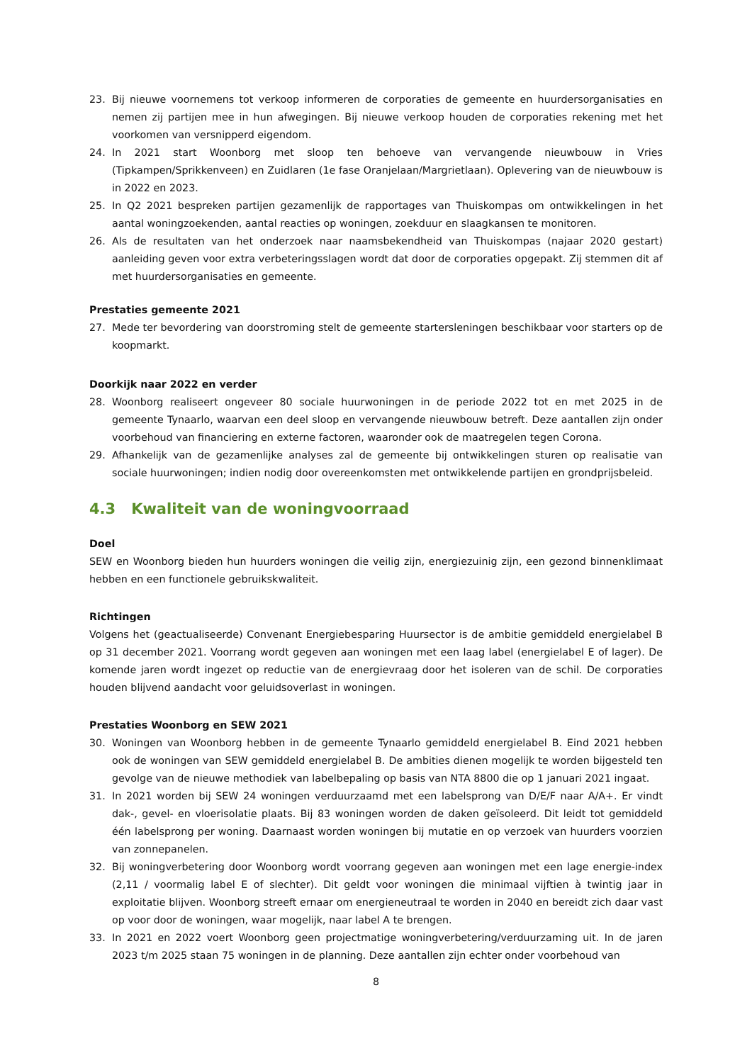23. Bij nieuwe voornemens tot verkoop informeren de corporaties de gemeente en huurdersorganisaties en nemen zij partijen mee in hun afwegingen. Bij nieuwe verkoop houden de corporaties rekening met het voorkomen van versnipperd eigendom.
24. In 2021 start Woonborg met sloop ten behoeve van vervangende nieuwbouw in Vries (Tipkampen/Sprikkenveen) en Zuidlaren (1e fase Oranjelaan/Margrietlaan). Oplevering van de nieuwbouw is in 2022 en 2023.
25. In Q2 2021 bespreken partijen gezamenlijk de rapportages van Thuiskompas om ontwikkelingen in het aantal woningzoekenden, aantal reacties op woningen, zoekduur en slaagkansen te monitoren.
26. Als de resultaten van het onderzoek naar naamsbekendheid van Thuiskompas (najaar 2020 gestart) aanleiding geven voor extra verbeteringsslagen wordt dat door de corporaties opgepakt. Zij stemmen dit af met huurdersorganisaties en gemeente.
Prestaties gemeente 2021
27. Mede ter bevordering van doorstroming stelt de gemeente startersleningen beschikbaar voor starters op de koopmarkt.
Doorkijk naar 2022 en verder
28. Woonborg realiseert ongeveer 80 sociale huurwoningen in de periode 2022 tot en met 2025 in de gemeente Tynaarlo, waarvan een deel sloop en vervangende nieuwbouw betreft. Deze aantallen zijn onder voorbehoud van financiering en externe factoren, waaronder ook de maatregelen tegen Corona.
29. Afhankelijk van de gezamenlijke analyses zal de gemeente bij ontwikkelingen sturen op realisatie van sociale huurwoningen; indien nodig door overeenkomsten met ontwikkelende partijen en grondprijsbeleid.
4.3 Kwaliteit van de woningvoorraad
Doel
SEW en Woonborg bieden hun huurders woningen die veilig zijn, energiezuinig zijn, een gezond binnenklimaat hebben en een functionele gebruikskwaliteit.
Richtingen
Volgens het (geactualiseerde) Convenant Energiebesparing Huursector is de ambitie gemiddeld energielabel B op 31 december 2021. Voorrang wordt gegeven aan woningen met een laag label (energielabel E of lager). De komende jaren wordt ingezet op reductie van de energievraag door het isoleren van de schil. De corporaties houden blijvend aandacht voor geluidsoverlast in woningen.
Prestaties Woonborg en SEW 2021
30. Woningen van Woonborg hebben in de gemeente Tynaarlo gemiddeld energielabel B. Eind 2021 hebben ook de woningen van SEW gemiddeld energielabel B. De ambities dienen mogelijk te worden bijgesteld ten gevolge van de nieuwe methodiek van labelbepaling op basis van NTA 8800 die op 1 januari 2021 ingaat.
31. In 2021 worden bij SEW 24 woningen verduurzaamd met een labelsprong van D/E/F naar A/A+. Er vindt dak-, gevel- en vloerisolatie plaats. Bij 83 woningen worden de daken geïsoleerd. Dit leidt tot gemiddeld één labelsprong per woning. Daarnaast worden woningen bij mutatie en op verzoek van huurders voorzien van zonnepanelen.
32. Bij woningverbetering door Woonborg wordt voorrang gegeven aan woningen met een lage energie-index (2,11 / voormalig label E of slechter). Dit geldt voor woningen die minimaal vijftien à twintig jaar in exploitatie blijven. Woonborg streeft ernaar om energieneutraal te worden in 2040 en bereidt zich daar vast op voor door de woningen, waar mogelijk, naar label A te brengen.
33. In 2021 en 2022 voert Woonborg geen projectmatige woningverbetering/verduurzaming uit. In de jaren 2023 t/m 2025 staan 75 woningen in de planning. Deze aantallen zijn echter onder voorbehoud van
8